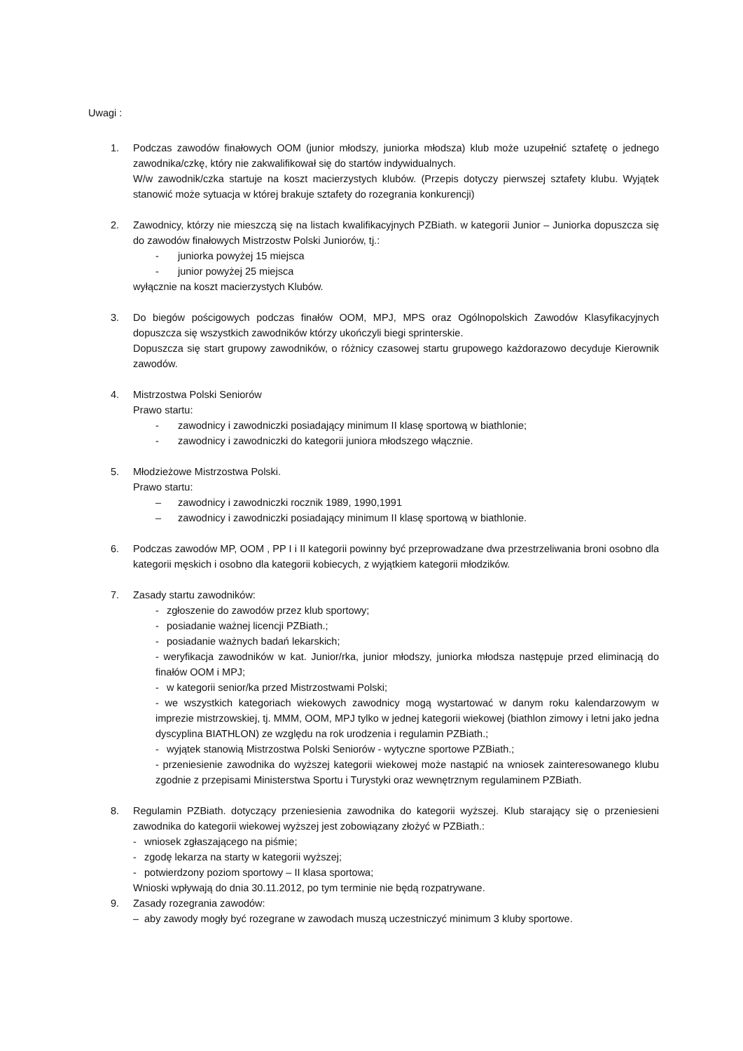Uwagi :
1. Podczas zawodów finałowych OOM (junior młodszy, juniorka młodsza) klub może uzupełnić sztafetę o jednego zawodnika/czkę, który nie zakwalifikował się do startów indywidualnych.
W/w zawodnik/czka startuje na koszt macierzystych klubów. (Przepis dotyczy pierwszej sztafety klubu. Wyjątek stanowić może sytuacja w której brakuje sztafety do rozegrania konkurencji)
2. Zawodnicy, którzy nie mieszczą się na listach kwalifikacyjnych PZBiath. w kategorii Junior – Juniorka dopuszcza się do zawodów finałowych Mistrzostw Polski Juniorów, tj.:
- juniorka powyżej 15 miejsca
- junior powyżej 25 miejsca
wyłącznie na koszt macierzystych Klubów.
3. Do biegów pościgowych podczas finałów OOM, MPJ, MPS oraz Ogólnopolskich Zawodów Klasyfikacyjnych dopuszcza się wszystkich zawodników którzy ukończyli biegi sprinterskie.
Dopuszcza się start grupowy zawodników, o różnicy czasowej startu grupowego każdorazowo decyduje Kierownik zawodów.
4. Mistrzostwa Polski Seniorów
Prawo startu:
- zawodnicy i zawodniczki posiadający minimum II klasę sportową w biathlonie;
- zawodnicy i zawodniczki do kategorii juniora młodszego włącznie.
5. Młodzieżowe Mistrzostwa Polski.
Prawo startu:
– zawodnicy i zawodniczki rocznik 1989, 1990,1991
– zawodnicy i zawodniczki posiadający minimum II klasę sportową w biathlonie.
6. Podczas zawodów MP, OOM , PP I i II kategorii powinny być przeprowadzane dwa przestrzeliwania broni osobno dla kategorii męskich i osobno dla kategorii kobiecych, z wyjątkiem kategorii młodzików.
7. Zasady startu zawodników:
- zgłoszenie do zawodów przez klub sportowy;
- posiadanie ważnej licencji PZBiath.;
- posiadanie ważnych badań lekarskich;
- weryfikacja zawodników w kat. Junior/rka, junior młodszy, juniorka młodsza następuje przed eliminacją do finałów OOM i MPJ;
- w kategorii senior/ka przed Mistrzostwami Polski;
- we wszystkich kategoriach wiekowych zawodnicy mogą wystartować w danym roku kalendarzowym w imprezie mistrzowskiej, tj. MMM, OOM, MPJ tylko w jednej kategorii wiekowej (biathlon zimowy i letni jako jedna dyscyplina BIATHLON) ze względu na rok urodzenia i regulamin PZBiath.;
- wyjątek stanowią Mistrzostwa Polski Seniorów - wytyczne sportowe PZBiath.;
- przeniesienie zawodnika do wyższej kategorii wiekowej może nastąpić na wniosek zainteresowanego klubu zgodnie z przepisami Ministerstwa Sportu i Turystyki oraz wewnętrznym regulaminem PZBiath.
8. Regulamin PZBiath. dotyczący przeniesienia zawodnika do kategorii wyższej. Klub starający się o przeniesieni zawodnika do kategorii wiekowej wyższej jest zobowiązany złożyć w PZBiath.:
- wniosek zgłaszającego na piśmie;
- zgodę lekarza na starty w kategorii wyższej;
- potwierdzony poziom sportowy – II klasa sportowa;
Wnioski wpływają do dnia 30.11.2012, po tym terminie nie będą rozpatrywane.
9. Zasady rozegrania zawodów:
– aby zawody mogły być rozegrane w zawodach muszą uczestniczyć minimum 3 kluby sportowe.